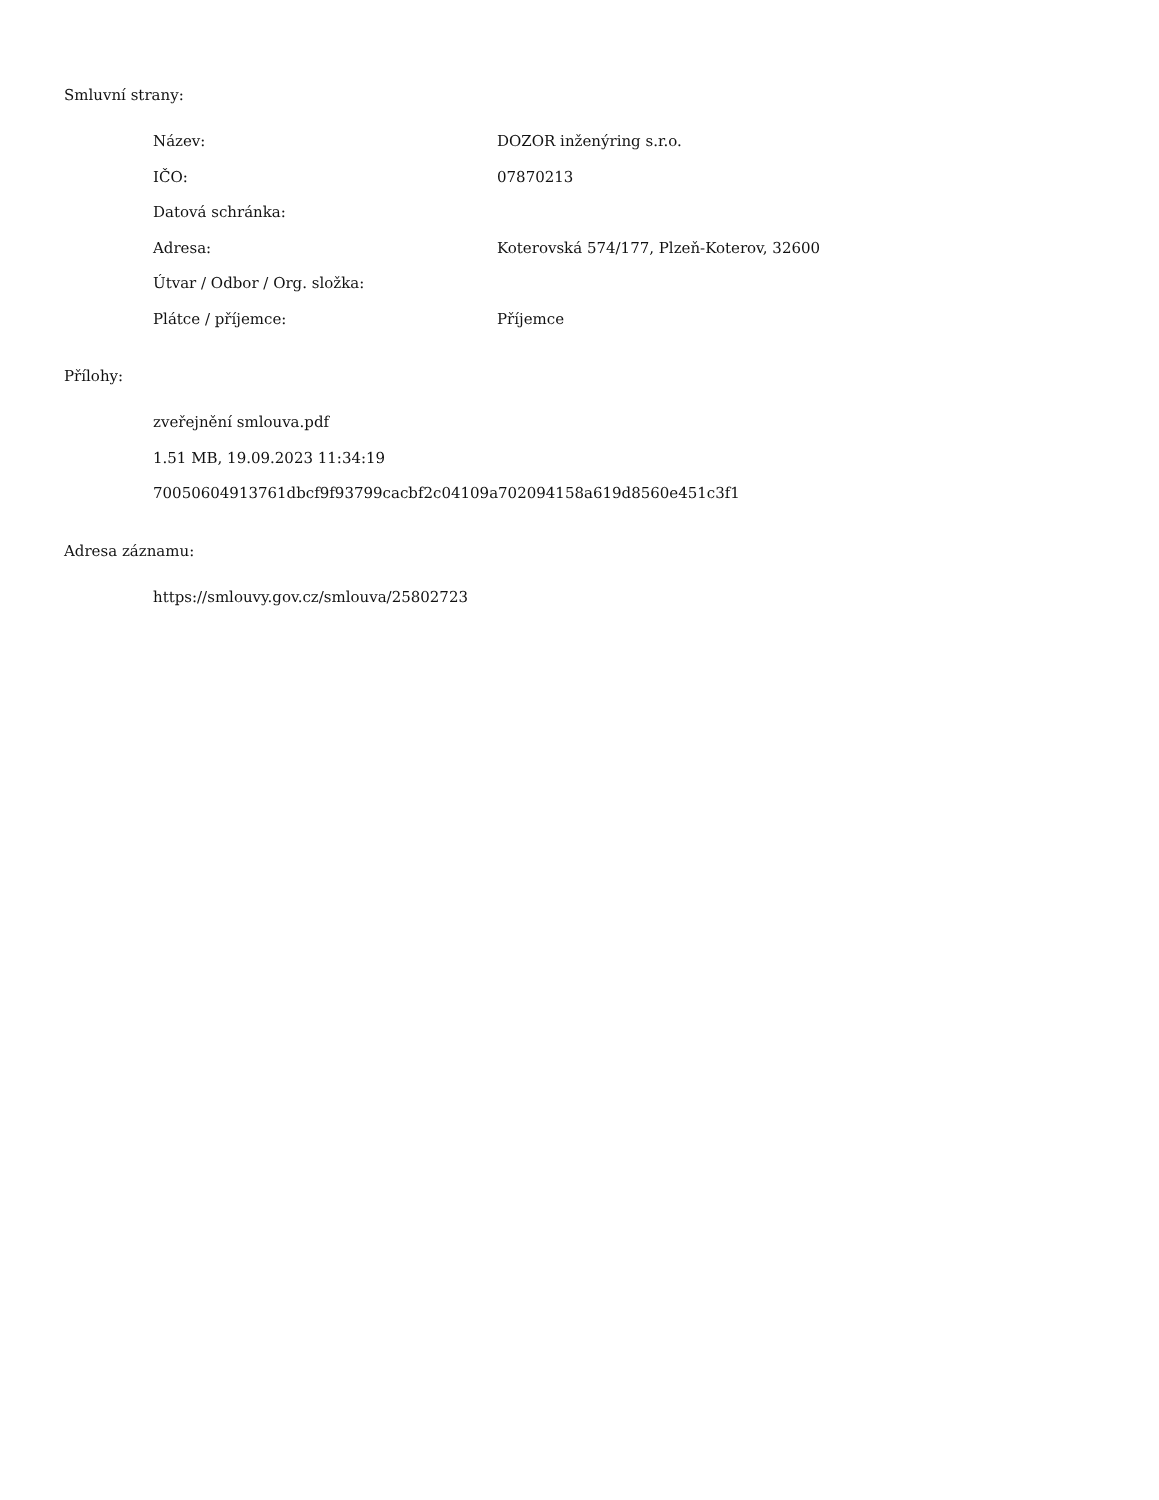Smluvní strany:
| Název: | DOZOR inženýring s.r.o. |
| IČO: | 07870213 |
| Datová schránka: | |
| Adresa: | Koterovská 574/177, Plzeň-Koterov, 32600 |
| Útvar / Odbor / Org. složka: | |
| Plátce / příjemce: | Příjemce |
Přílohy:
zveřejnění smlouva.pdf
1.51 MB, 19.09.2023 11:34:19
70050604913761dbcf9f93799cacbf2c04109a702094158a619d8560e451c3f1
Adresa záznamu:
https://smlouvy.gov.cz/smlouva/25802723